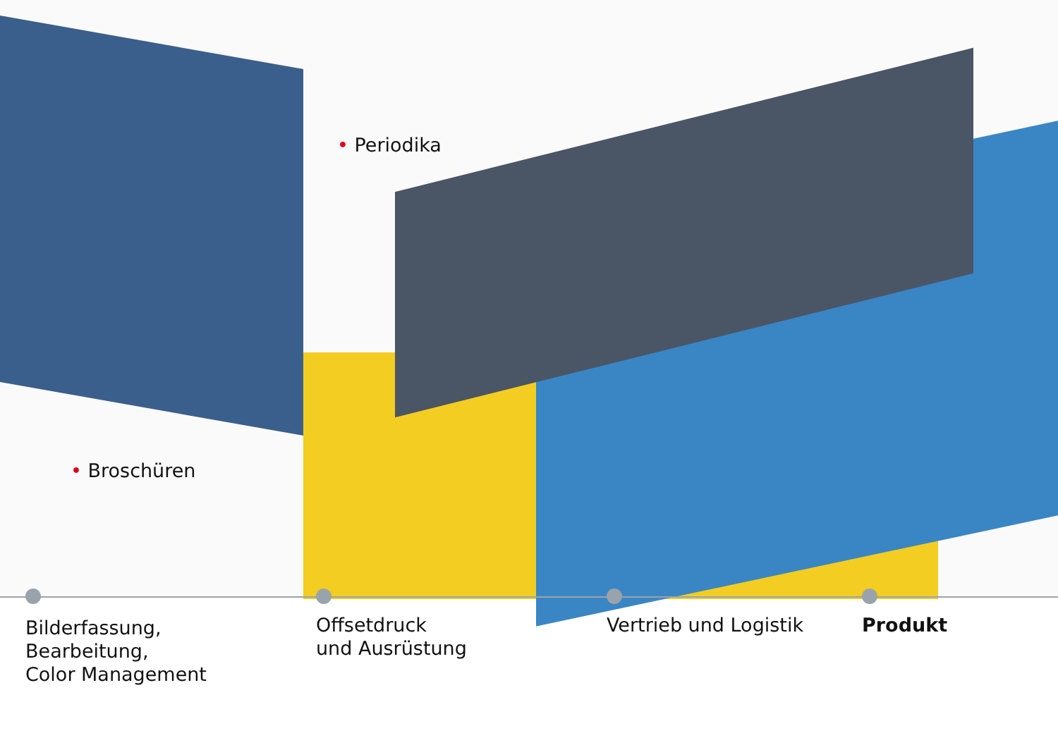• Periodika
• Broschüren
Bilderfassung,
Bearbeitung,
Color Management
Offsetdruck
und Ausrüstung
Vertrieb und Logistik Produkt